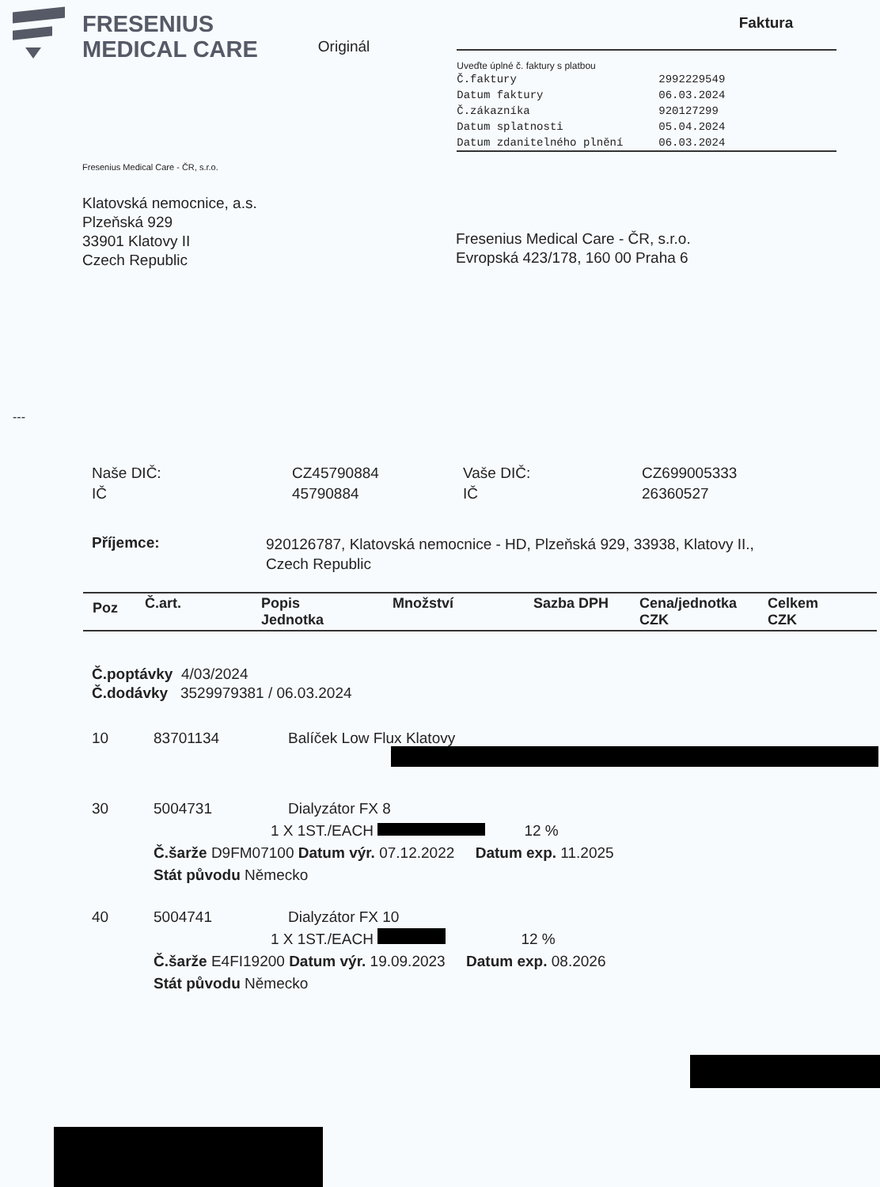FRESENIUS
MEDICAL CARE
Originál
Faktura
Uveďte úplné č. faktury s platbou
| Č.faktury | 2992229549 |
| Datum faktury | 06.03.2024 |
| Č.zákazníka | 920127299 |
| Datum splatnosti | 05.04.2024 |
| Datum zdanitelného plnění | 06.03.2024 |
Fresenius Medical Care - ČR, s.r.o.
Klatovská nemocnice, a.s.
Plzeňská 929
33901 Klatovy II
Czech Republic
Fresenius Medical Care - ČR, s.r.o.
Evropská 423/178, 160 00 Praha 6
---
| Naše DIČ: | CZ45790884 | Vaše DIČ: | CZ699005333 |
| IČ | 45790884 | IČ | 26360527 |
Příjemce: 920126787, Klatovská nemocnice - HD, Plzeňská 929, 33938, Klatovy II., Czech Republic
| Poz | Č.art. | Popis Jednotka | Množství | Sazba DPH | Cena/jednotka CZK | Celkem CZK |
Č.poptávky 4/03/2024
Č.dodávky 3529979381 / 06.03.2024
10 83701134 Balíček Low Flux Klatovy
30 5004731 Dialyzátor FX 8
1 X 1ST./EACH 12 %
Č.šarže D9FM07100 Datum výr. 07.12.2022 Datum exp. 11.2025
Stát původu Německo
40 5004741 Dialyzátor FX 10
1 X 1ST./EACH 12 %
Č.šarže E4FI19200 Datum výr. 19.09.2023 Datum exp. 08.2026
Stát původu Německo